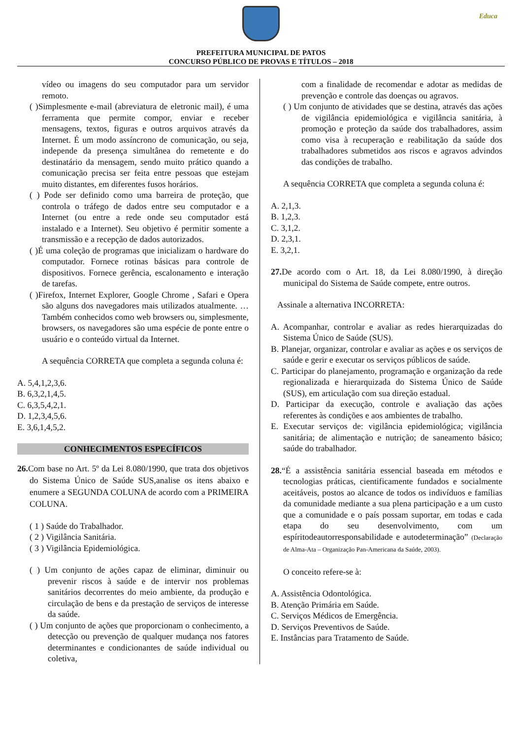Educa
PREFEITURA MUNICIPAL DE PATOS
CONCURSO PÚBLICO DE PROVAS E TÍTULOS – 2018
vídeo ou imagens do seu computador para um servidor remoto.
( )Simplesmente e-mail (abreviatura de eletronic mail), é uma ferramenta que permite compor, enviar e receber mensagens, textos, figuras e outros arquivos através da Internet. É um modo assíncrono de comunicação, ou seja, independe da presença simultânea do remetente e do destinatário da mensagem, sendo muito prático quando a comunicação precisa ser feita entre pessoas que estejam muito distantes, em diferentes fusos horários.
( ) Pode ser definido como uma barreira de proteção, que controla o tráfego de dados entre seu computador e a Internet (ou entre a rede onde seu computador está instalado e a Internet). Seu objetivo é permitir somente a transmissão e a recepção de dados autorizados.
( )É uma coleção de programas que inicializam o hardware do computador. Fornece rotinas básicas para controle de dispositivos. Fornece gerência, escalonamento e interação de tarefas.
( )Firefox, Internet Explorer, Google Chrome , Safari e Opera são alguns dos navegadores mais utilizados atualmente. … Também conhecidos como web browsers ou, simplesmente, browsers, os navegadores são uma espécie de ponte entre o usuário e o conteúdo virtual da Internet.
A sequência CORRETA que completa a segunda coluna é:
A. 5,4,1,2,3,6.
B. 6,3,2,1,4,5.
C. 6,3,5,4,2,1.
D. 1,2,3,4,5,6.
E. 3,6,1,4,5,2.
CONHECIMENTOS ESPECÍFICOS
26. Com base no Art. 5º da Lei 8.080/1990, que trata dos objetivos do Sistema Único de Saúde SUS,analise os itens abaixo e enumere a SEGUNDA COLUNA de acordo com a PRIMEIRA COLUNA.
( 1 ) Saúde do Trabalhador.
( 2 ) Vigilância Sanitária.
( 3 ) Vigilância Epidemiológica.
( ) Um conjunto de ações capaz de eliminar, diminuir ou prevenir riscos à saúde e de intervir nos problemas sanitários decorrentes do meio ambiente, da produção e circulação de bens e da prestação de serviços de interesse da saúde.
( ) Um conjunto de ações que proporcionam o conhecimento, a detecção ou prevenção de qualquer mudança nos fatores determinantes e condicionantes de saúde individual ou coletiva,
com a finalidade de recomendar e adotar as medidas de prevenção e controle das doenças ou agravos.
( ) Um conjunto de atividades que se destina, através das ações de vigilância epidemiológica e vigilância sanitária, à promoção e proteção da saúde dos trabalhadores, assim como visa à recuperação e reabilitação da saúde dos trabalhadores submetidos aos riscos e agravos advindos das condições de trabalho.
A sequência CORRETA que completa a segunda coluna é:
A. 2,1,3.
B. 1,2,3.
C. 3,1,2.
D. 2,3,1.
E. 3,2,1.
27. De acordo com o Art. 18, da Lei 8.080/1990, à direção municipal do Sistema de Saúde compete, entre outros.
Assinale a alternativa INCORRETA:
A. Acompanhar, controlar e avaliar as redes hierarquizadas do Sistema Único de Saúde (SUS).
B. Planejar, organizar, controlar e avaliar as ações e os serviços de saúde e gerir e executar os serviços públicos de saúde.
C. Participar do planejamento, programação e organização da rede regionalizada e hierarquizada do Sistema Único de Saúde (SUS), em articulação com sua direção estadual.
D. Participar da execução, controle e avaliação das ações referentes às condições e aos ambientes de trabalho.
E. Executar serviços de: vigilância epidemiológica; vigilância sanitária; de alimentação e nutrição; de saneamento básico; saúde do trabalhador.
28.“É a assistência sanitária essencial baseada em métodos e tecnologias práticas, cientificamente fundados e socialmente aceitáveis, postos ao alcance de todos os indivíduos e famílias da comunidade mediante a sua plena participação e a um custo que a comunidade e o país possam suportar, em todas e cada etapa do seu desenvolvimento, com um espíritodeautorresponsabilidade e autodeterminação” (Declaração de Alma-Ata – Organização Pan-Americana da Saúde, 2003).
O conceito refere-se à:
A. Assistência Odontológica.
B. Atenção Primária em Saúde.
C. Serviços Médicos de Emergência.
D. Serviços Preventivos de Saúde.
E. Instâncias para Tratamento de Saúde.